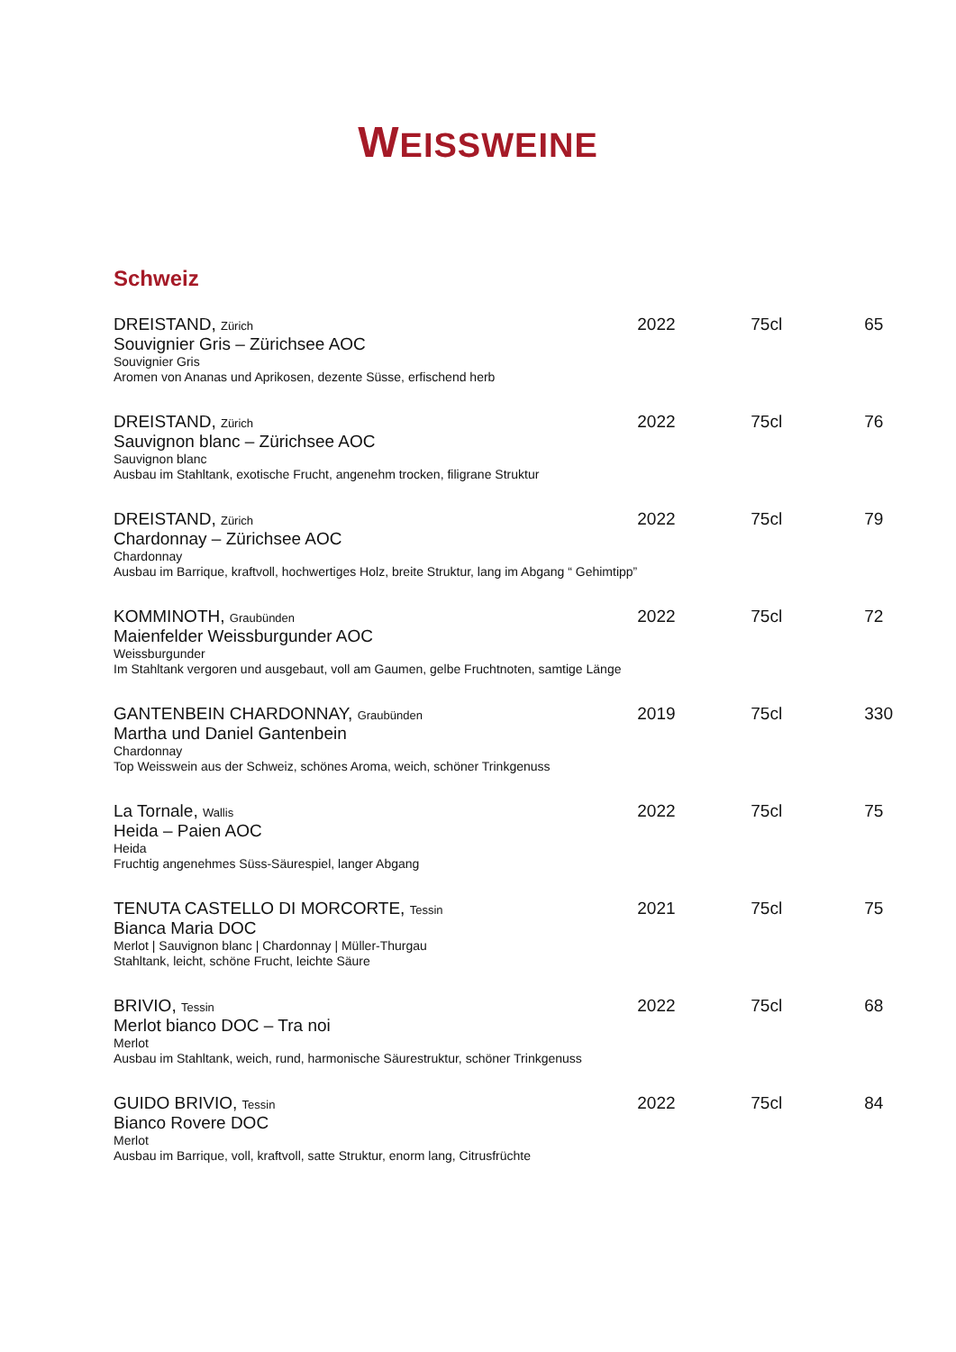WEISSWEINE
Schweiz
| DREISTAND, Zürich Souvignier Gris – Zürichsee AOC Souvignier Gris Aromen von Ananas und Aprikosen, dezente Süsse, erfischend herb | 2022 | 75cl | 65 |
| DREISTAND, Zürich Sauvignon blanc – Zürichsee AOC Sauvignon blanc Ausbau im Stahltank, exotische Frucht, angenehm trocken, filigrane Struktur | 2022 | 75cl | 76 |
| DREISTAND, Zürich Chardonnay – Zürichsee AOC Chardonnay Ausbau im Barrique, kraftvoll, hochwertiges Holz, breite Struktur, lang im Abgang “ Gehimtipp” | 2022 | 75cl | 79 |
| KOMMINOTH, Graubünden Maienfelder Weissburgunder AOC Weissburgunder Im Stahltank vergoren und ausgebaut, voll am Gaumen, gelbe Fruchtnoten, samtige Länge | 2022 | 75cl | 72 |
| GANTENBEIN CHARDONNAY, Graubünden Martha und Daniel Gantenbein Chardonnay Top Weisswein aus der Schweiz, schönes Aroma, weich, schöner Trinkgenuss | 2019 | 75cl | 330 |
| La Tornale, Wallis Heida – Paien AOC Heida Fruchtig angenehmes Süss-Säurespiel, langer Abgang | 2022 | 75cl | 75 |
| TENUTA CASTELLO DI MORCORTE, Tessin Bianca Maria DOC Merlot / Sauvignon blanc / Chardonnay / Müller-Thurgau Stahltank, leicht, schöne Frucht, leichte Säure | 2021 | 75cl | 75 |
| BRIVIO, Tessin Merlot bianco DOC – Tra noi Merlot Ausbau im Stahltank, weich, rund, harmonische Säurestruktur, schöner Trinkgenuss | 2022 | 75cl | 68 |
| GUIDO BRIVIO, Tessin Bianco Rovere DOC Merlot Ausbau im Barrique, voll, kraftvoll, satte Struktur, enorm lang, Citrusfrüchte | 2022 | 75cl | 84 |